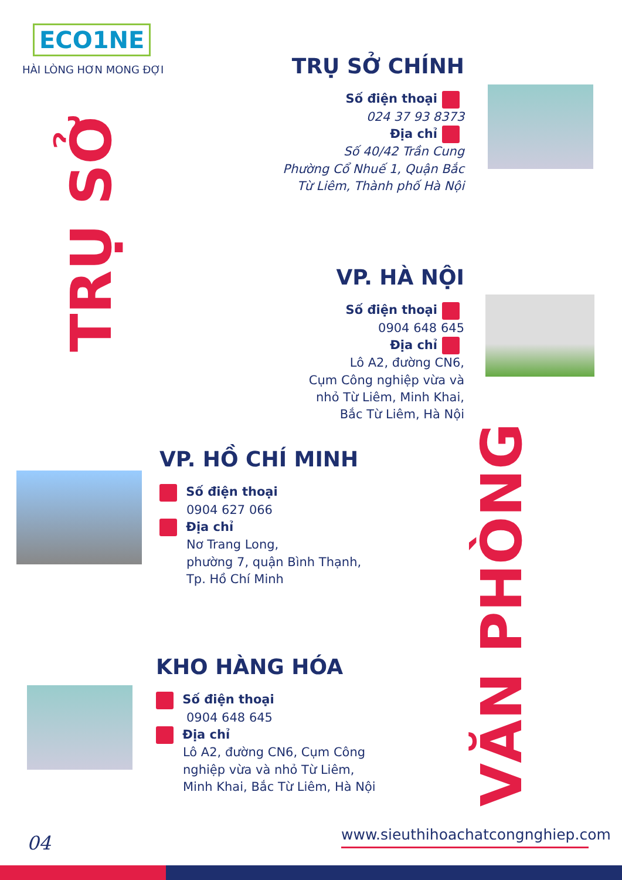ECO1NE
HÀI LÒNG HƠN MONG ĐỢI
TRỤ SỞ
VĂN PHÒNG
TRỤ SỞ CHÍNH
Số điện thoại
024 37 93 8373
Địa chỉ
Số 40/42 Trần Cung
Phường Cổ Nhuế 1, Quận Bắc
Từ Liêm, Thành phố Hà Nội
VP. HÀ NỘI
Số điện thoại
0904 648 645
Địa chỉ
Lô A2, đường CN6,
Cụm Công nghiệp vừa và
nhỏ Từ Liêm, Minh Khai,
Bắc Từ Liêm, Hà Nội
VP. HỒ CHÍ MINH
Số điện thoại
0904 627 066
Địa chỉ
Nơ Trang Long,
phường 7, quận Bình Thạnh,
Tp. Hồ Chí Minh
KHO HÀNG HÓA
Số điện thoại
0904 648 645
Địa chỉ
Lô A2, đường CN6, Cụm Công
nghiệp vừa và nhỏ Từ Liêm,
Minh Khai, Bắc Từ Liêm, Hà Nội
04
www.sieuthihoachatcongnghiep.com